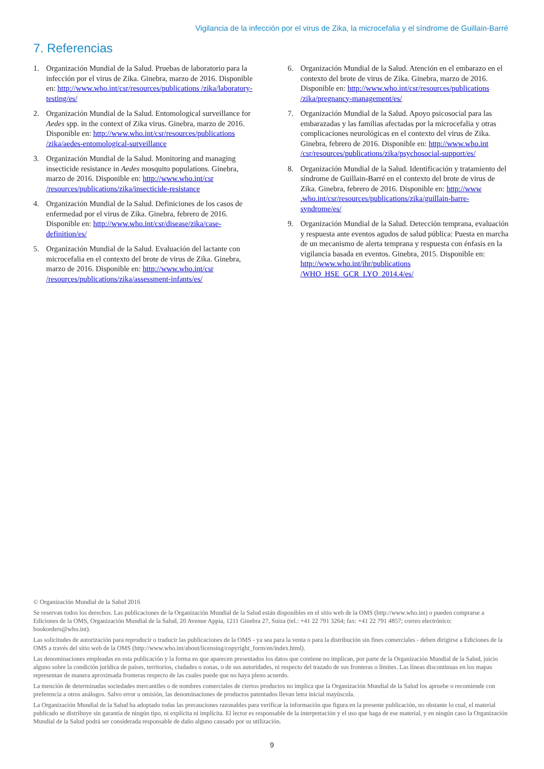Vigilancia de la infección por el virus de Zika, la microcefalia y el síndrome de Guillain-Barré
7. Referencias
1. Organización Mundial de la Salud. Pruebas de laboratorio para la infección por el virus de Zika. Ginebra, marzo de 2016. Disponible en: http://www.who.int/csr/resources/publications /zika/laboratory-testing/es/
2. Organización Mundial de la Salud. Entomological surveillance for Aedes spp. in the context of Zika virus. Ginebra, marzo de 2016. Disponible en: http://www.who.int/csr/resources/publications /zika/aedes-entomological-surveillance
3. Organización Mundial de la Salud. Monitoring and managing insecticide resistance in Aedes mosquito populations. Ginebra, marzo de 2016. Disponible en: http://www.who.int/csr /resources/publications/zika/insecticide-resistance
4. Organización Mundial de la Salud. Definiciones de los casos de enfermedad por el virus de Zika. Ginebra, febrero de 2016. Disponible en: http://www.who.int/csr/disease/zika/case-definition/es/
5. Organización Mundial de la Salud. Evaluación del lactante con microcefalia en el contexto del brote de virus de Zika. Ginebra, marzo de 2016. Disponible en: http://www.who.int/csr /resources/publications/zika/assessment-infants/es/
6. Organización Mundial de la Salud. Atención en el embarazo en el contexto del brote de virus de Zika. Ginebra, marzo de 2016. Disponible en: http://www.who.int/csr/resources/publications /zika/pregnancy-management/es/
7. Organización Mundial de la Salud. Apoyo psicosocial para las embarazadas y las familias afectadas por la microcefalia y otras complicaciones neurológicas en el contexto del virus de Zika. Ginebra, febrero de 2016. Disponible en: http://www.who.int /csr/resources/publications/zika/psychosocial-support/es/
8. Organización Mundial de la Salud. Identificación y tratamiento del síndrome de Guillain-Barré en el contexto del brote de virus de Zika. Ginebra, febrero de 2016. Disponible en: http://www .who.int/csr/resources/publications/zika/guillain-barre-syndrome/es/
9. Organización Mundial de la Salud. Detección temprana, evaluación y respuesta ante eventos agudos de salud pública: Puesta en marcha de un mecanismo de alerta temprana y respuesta con énfasis en la vigilancia basada en eventos. Ginebra, 2015. Disponible en: http://www.who.int/ihr/publications /WHO_HSE_GCR_LYO_2014.4/es/
© Organización Mundial de la Salud 2016
Se reservan todos los derechos. Las publicaciones de la Organización Mundial de la Salud están disponibles en el sitio web de la OMS (http://www.who.int) o pueden comprarse a Ediciones de la OMS, Organización Mundial de la Salud, 20 Avenue Appia, 1211 Ginebra 27, Suiza (tel.: +41 22 791 3264; fax: +41 22 791 4857; correo electrónico: bookorders@who.int).
Las solicitudes de autorización para reproducir o traducir las publicaciones de la OMS - ya sea para la venta o para la distribución sin fines comerciales - deben dirigirse a Ediciones de la OMS a través del sitio web de la OMS (http://www.who.int/about/licensing/copyright_form/en/index.html).
Las denominaciones empleadas en esta publicación y la forma en que aparecen presentados los datos que contiene no implican, por parte de la Organización Mundial de la Salud, juicio alguno sobre la condición jurídica de países, territorios, ciudades o zonas, o de sus autoridades, ni respecto del trazado de sus fronteras o límites. Las líneas discontinuas en los mapas representan de manera aproximada fronteras respecto de las cuales puede que no haya pleno acuerdo.
La mención de determinadas sociedades mercantiles o de nombres comerciales de ciertos productos no implica que la Organización Mundial de la Salud los apruebe o recomiende con preferencia a otros análogos. Salvo error u omisión, las denominaciones de productos patentados llevan letra inicial mayúscula.
La Organización Mundial de la Salud ha adoptado todas las precauciones razonables para verificar la información que figura en la presente publicación, no obstante lo cual, el material publicado se distribuye sin garantía de ningún tipo, ni explícita ni implícita. El lector es responsable de la interpretación y el uso que haga de ese material, y en ningún caso la Organización Mundial de la Salud podrá ser considerada responsable de daño alguno causado por su utilización.
9